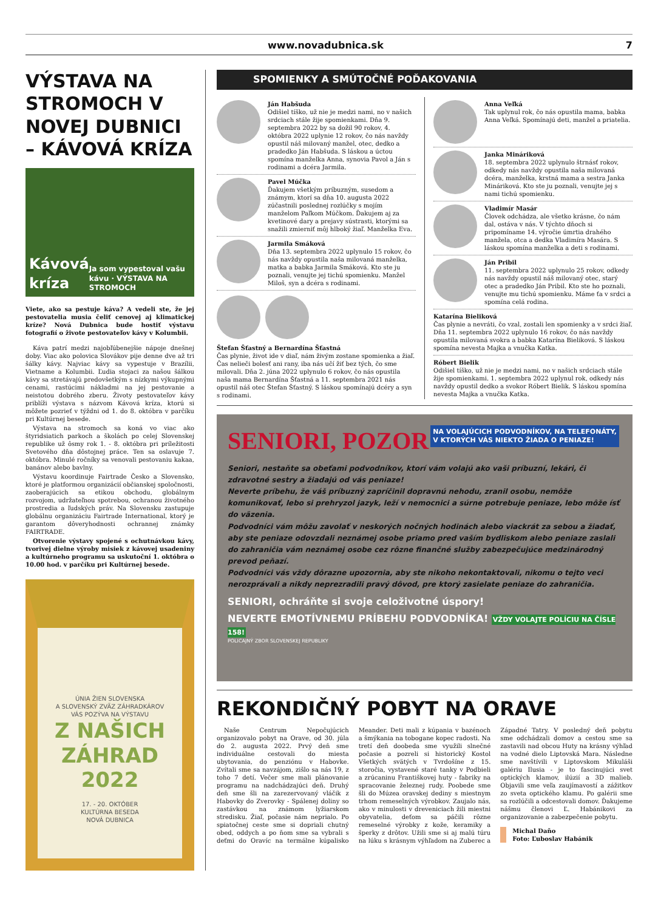www.novadubnica.sk 7
VÝSTAVA NA STROMOCH V NOVEJ DUBNICI – KÁVOVÁ KRÍZA
Kávová kríza Ja som vypestoval vašu kávu · VÝSTAVA NA STROMOCH
Viete, ako sa pestuje káva? A vedeli ste, že jej pestovatelia musia čeliť cenovej aj klimatickej kríze? Nová Dubnica bude hostiť výstavu fotografií o živote pestovateľov kávy v Kolumbii.
Káva patrí medzi najobľúbenejšie nápoje dnešnej doby. Viac ako polovica Slovákov pije denne dve až tri šálky kávy. Najviac kávy sa vypestuje v Brazílii, Vietname a Kolumbii. Ľudia stojaci za našou šálkou kávy sa stretávajú predovšetkým s nízkymi výkupnými cenami, rastúcimi nákladmi na jej pestovanie a neistotou dobrého zberu. Životy pestovateľov kávy priblíži výstava s názvom Kávová kríza, ktorú si môžete pozrieť v týždni od 1. do 8. októbra v parčíku pri Kultúrnej besede.
Výstava na stromoch sa koná vo viac ako štyridsiatich parkoch a školách po celej Slovenskej republike už ôsmy rok 1. - 8. októbra pri príležitosti Svetového dňa dôstojnej práce. Ten sa oslavuje 7. októbra. Minulé ročníky sa venovali pestovaniu kakaa, banánov alebo bavlny.
Výstavu koordinuje Fairtrade Česko a Slovensko, ktoré je platformou organizácií občianskej spoločnosti, zaoberajúcich sa etikou obchodu, globálnym rozvojom, udržateľnou spotrebou, ochranou životného prostredia a ľudských práv. Na Slovensku zastupuje globálnu organizáciu Fairtrade International, ktorý je garantom dôveryhodnosti ochrannej známky FAIRTRADE.
Otvorenie výstavy spojené s ochutnávkou kávy, tvorivej dielne výroby misiek z kávovej usadeniny a kultúrneho programu sa uskutoční 1. októbra o 10.00 hod. v parčíku pri Kultúrnej besede.
ÚNIA ŽIEN SLOVENSKA
A SLOVENSKÝ ZVÄZ ZÁHRADKÁROV
VÁS POZÝVA NA VÝSTAVU
Z NAŠICH ZÁHRAD
2022
17. - 20. OKTÓBER
KULTÚRNA BESEDA
NOVÁ DUBNICA
SPOMIENKY A SMÚTOČNÉ POĎAKOVANIA
Ján Habšuda
Odišiel tíško, už nie je medzi nami, no v našich srdciach stále žije spomienkami. Dňa 9. septembra 2022 by sa dožil 90 rokov, 4. októbra 2022 uplynie 12 rokov, čo nás navždy opustil náš milovaný manžel, otec, dedko a pradedko Ján Habšuda. S láskou a úctou spomína manželka Anna, synovia Pavol a Ján s rodinami a dcéra Jarmila.
Pavel Múčka
Ďakujem všetkým príbuzným, susedom a známym, ktorí sa dňa 10. augusta 2022 zúčastnili poslednej rozlúčky s mojím manželom Paľkom Múčkom. Ďakujem aj za kvetinové dary a prejavy sústrasti, ktorými sa snažili zmierniť môj hlboký žiaľ. Manželka Eva.
Jarmila Smáková
Dňa 13. septembra 2022 uplynulo 15 rokov, čo nás navždy opustila naša milovaná manželka, matka a babka Jarmila Smáková. Kto ste ju poznali, venujte jej tichú spomienku. Manžel Miloš, syn a dcéra s rodinami.
Štefan Šťastný a Bernardína Šťastná
Čas plynie, život ide v diaľ, nám živým zostane spomienka a žiaľ. Čas nelieči bolesť ani rany, iba nás učí žiť bez tých, čo sme milovali. Dňa 2. júna 2022 uplynulo 6 rokov, čo nás opustila naša mama Bernardína Šťastná a 11. septembra 2021 nás opustil náš otec Štefan Šťastný. S láskou spomínajú dcéry a syn s rodinami.
Anna Veľká
Tak uplynul rok, čo nás opustila mama, babka Anna Veľká. Spomínajú deti, manžel a priatelia.
Janka Mináriková
18. septembra 2022 uplynulo štrnásť rokov, odkedy nás navždy opustila naša milovaná dcéra, manželka, krstná mama a sestra Janka Mináriková. Kto ste ju poznali, venujte jej s nami tichú spomienku.
Vladimír Masár
Človek odchádza, ale všetko krásne, čo nám dal, ostáva v nás. V týchto dňoch si pripomíname 14. výročie úmrtia drahého manžela, otca a dedka Vladimíra Masára. S láskou spomína manželka a deti s rodinami.
Ján Pribil
11. septembra 2022 uplynulo 25 rokov, odkedy nás navždy opustil náš milovaný otec, starý otec a pradedko Ján Pribil. Kto ste ho poznali, venujte mu tichú spomienku. Máme ťa v srdci a spomína celá rodina.
Katarína Bieliková
Čas plynie a nevráti, čo vzal, zostali len spomienky a v srdci žiaľ. Dňa 11. septembra 2022 uplynulo 16 rokov, čo nás navždy opustila milovaná svokra a babka Katarína Bieliková. S láskou spomína nevesta Majka a vnučka Katka.
Róbert Bielik
Odišiel tíško, už nie je medzi nami, no v našich srdciach stále žije spomienkami. 1. septembra 2022 uplynul rok, odkedy nás navždy opustil dedko a svokor Róbert Bielik. S láskou spomína nevesta Majka a vnučka Katka.
SENIORI, POZOR NA VOLAJÚCICH PODVODNÍKOV, NA TELEFONÁTY,
V KTORÝCH VÁS NIEKTO ŽIADA O PENIAZE!
Seniori, nestaňte sa obeťami podvodníkov, ktorí vám volajú ako vaši príbuzní, lekári, či zdravotné sestry a žiadajú od vás peniaze!
Neverte príbehu, že váš príbuzný zapríčinil dopravnú nehodu, zranil osobu, nemôže komunikovať, lebo si prehryzol jazyk, leží v nemocnici a súrne potrebuje peniaze, lebo môže ísť do väzenia.
Podvodníci vám môžu zavolať v neskorých nočných hodinách alebo viackrát za sebou a žiadať, aby ste peniaze odovzdali neznámej osobe priamo pred vaším bydliskom alebo peniaze zaslali do zahraničia vám neznámej osobe cez rôzne finančné služby zabezpečujúce medzinárodný prevod peňazí.
Podvodníci vás vždy dôrazne upozornia, aby ste nikoho nekontaktovali, nikomu o tejto veci nerozprávali a nikdy neprezradili pravý dôvod, pre ktorý zasielate peniaze do zahraničia.
SENIORI, ochráňte si svoje celoživotné úspory!
NEVERTE EMOTÍVNEMU PRÍBEHU PODVODNÍKA! VŽDY VOLAJTE POLÍCIU NA ČÍSLE 158!
POLICAJNÝ ZBOR SLOVENSKEJ REPUBLIKY
REKONDIČNÝ POBYT NA ORAVE
Naše Centrum Nepočujúcich organizovalo pobyt na Orave, od 30. júla do 2. augusta 2022. Prvý deň sme individuálne cestovali do miesta ubytovania, do penziónu v Habovke. Zvítali sme sa navzájom, zišlo sa nás 19, z toho 7 detí. Večer sme mali plánovanie programu na nadchádzajúci deň. Druhý deň sme šli na zarezervovaný vláčik z Habovky do Zverovky - Spálenej doliny so zastávkou na známom lyžiarskom stredisku. Žiaľ, počasie nám neprialo. Po spiatočnej ceste sme si dopriali chutný obed, oddych a po ňom sme sa vybrali s deťmi do Oravíc na termálne kúpalisko Meander. Deti mali z kúpania v bazénoch a šmýkania na tobogane kopec radosti. Na tretí deň doobeda sme využili slnečné počasie a pozreli si historický Kostol Všetkých svätých v Tvrdošíne z 15. storočia, vystavené staré tanky v Podbieli a zrúcaninu Františkovej huty - fabriky na spracovanie železnej rudy. Poobede sme šli do Múzea oravskej dediny s miestnym trhom remeselných výrobkov. Zaujalo nás, ako v minulosti v dreveniciach žili miestni obyvatelia, deťom sa páčili rôzne remeselné výrobky z kože, keramiky a šperky z drôtov. Užili sme si aj malú túru na lúku s krásnym výhľadom na Zuberec a Západné Tatry. V posledný deň pobytu sme odchádzali domov a cestou sme sa zastavili nad obcou Huty na krásny výhľad na vodné dielo Liptovská Mara. Následne sme navštívili v Liptovskom Mikuláši galériu Ilusia - je to fascinujúci svet optických klamov, ilúzií a 3D malieb. Objavili sme veľa zaujímavostí a zážitkov zo sveta optického klamu. Po galérii sme sa rozlúčili a odcestovali domov. Ďakujeme nášmu členovi Ľ. Habánikovi za organizovanie a zabezpečenie pobytu.
Michal Daňo
Foto: Ľuboslav Habánik